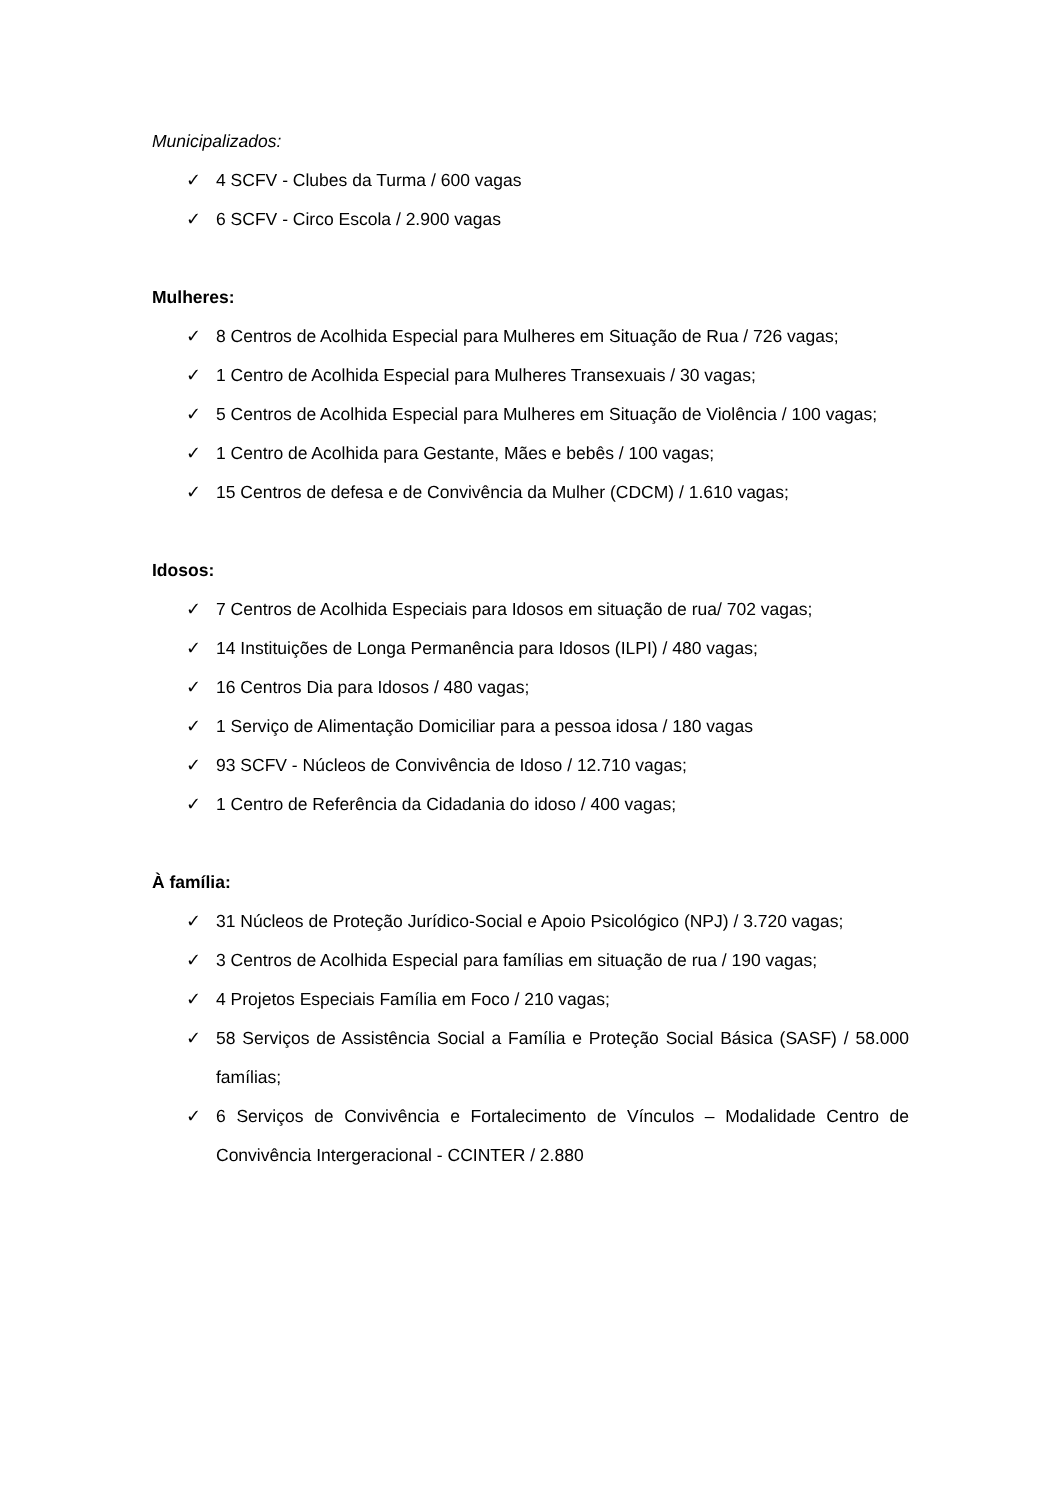Municipalizados:
✓ 4 SCFV - Clubes da Turma / 600 vagas
✓ 6 SCFV - Circo Escola / 2.900 vagas
Mulheres:
✓ 8 Centros de Acolhida Especial para Mulheres em Situação de Rua / 726 vagas;
✓ 1 Centro de Acolhida Especial para Mulheres Transexuais / 30 vagas;
✓ 5 Centros de Acolhida Especial para Mulheres em Situação de Violência / 100 vagas;
✓ 1 Centro de Acolhida para Gestante, Mães e bebês / 100 vagas;
✓ 15 Centros de defesa e de Convivência da Mulher (CDCM) / 1.610 vagas;
Idosos:
✓ 7 Centros de Acolhida Especiais para Idosos em situação de rua/ 702 vagas;
✓ 14 Instituições de Longa Permanência para Idosos (ILPI) / 480 vagas;
✓ 16 Centros Dia para Idosos / 480 vagas;
✓ 1 Serviço de Alimentação Domiciliar para a pessoa idosa / 180 vagas
✓ 93 SCFV - Núcleos de Convivência de Idoso / 12.710 vagas;
✓ 1 Centro de Referência da Cidadania do idoso / 400 vagas;
À família:
✓ 31 Núcleos de Proteção Jurídico-Social e Apoio Psicológico (NPJ) / 3.720 vagas;
✓ 3 Centros de Acolhida Especial para famílias em situação de rua / 190 vagas;
✓ 4 Projetos Especiais Família em Foco / 210 vagas;
✓ 58 Serviços de Assistência Social a Família e Proteção Social Básica (SASF) / 58.000 famílias;
✓ 6 Serviços de Convivência e Fortalecimento de Vínculos – Modalidade Centro de Convivência Intergeracional - CCINTER / 2.880